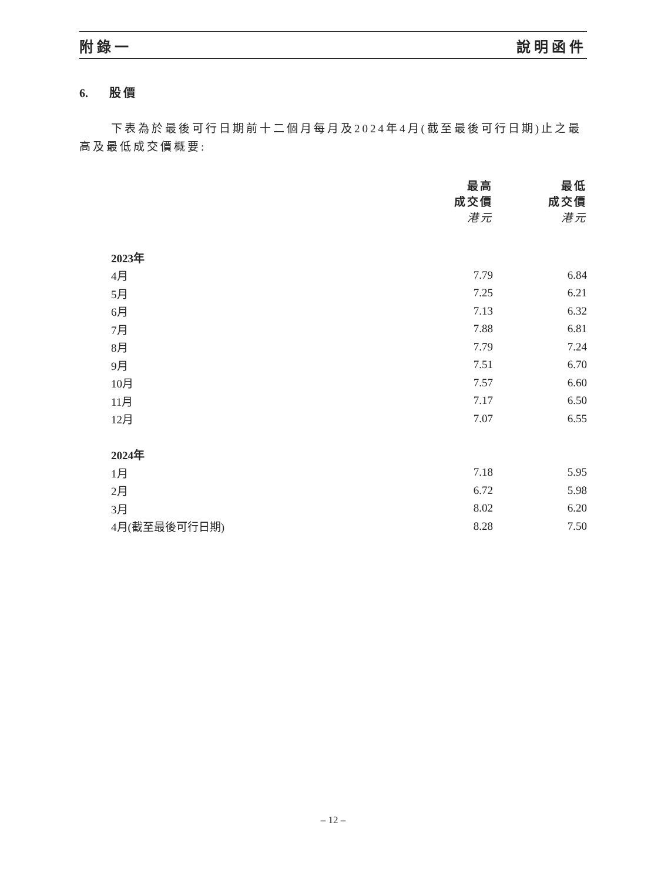附錄一 說明函件
6. 股價
下表為於最後可行日期前十二個月每月及2024年4月(截至最後可行日期)止之最高及最低成交價概要:
| | 最高 成交價 港元 | 最低 成交價 港元 |
| --- | --- | --- |
| 2023年 | | |
| 4月 | 7.79 | 6.84 |
| 5月 | 7.25 | 6.21 |
| 6月 | 7.13 | 6.32 |
| 7月 | 7.88 | 6.81 |
| 8月 | 7.79 | 7.24 |
| 9月 | 7.51 | 6.70 |
| 10月 | 7.57 | 6.60 |
| 11月 | 7.17 | 6.50 |
| 12月 | 7.07 | 6.55 |
| 2024年 | | |
| 1月 | 7.18 | 5.95 |
| 2月 | 6.72 | 5.98 |
| 3月 | 8.02 | 6.20 |
| 4月(截至最後可行日期) | 8.28 | 7.50 |
– 12 –